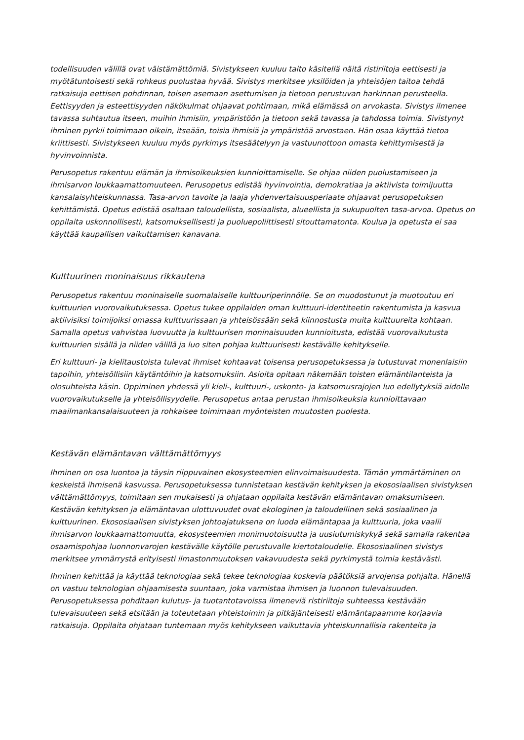todellisuuden välillä ovat väistämättömiä. Sivistykseen kuuluu taito käsitellä näitä ristiriitoja eettisesti ja myötätuntoisesti sekä rohkeus puolustaa hyvää. Sivistys merkitsee yksilöiden ja yhteisöjen taitoa tehdä ratkaisuja eettisen pohdinnan, toisen asemaan asettumisen ja tietoon perustuvan harkinnan perusteella. Eettisyyden ja esteettisyyden näkökulmat ohjaavat pohtimaan, mikä elämässä on arvokasta. Sivistys ilmenee tavassa suhtautua itseen, muihin ihmisiin, ympäristöön ja tietoon sekä tavassa ja tahdossa toimia. Sivistynyt ihminen pyrkii toimimaan oikein, itseään, toisia ihmisiä ja ympäristöä arvostaen. Hän osaa käyttää tietoa kriittisesti. Sivistykseen kuuluu myös pyrkimys itsesäätelyyn ja vastuunottoon omasta kehittymisestä ja hyvinvoinnista.
Perusopetus rakentuu elämän ja ihmisoikeuksien kunnioittamiselle. Se ohjaa niiden puolustamiseen ja ihmisarvon loukkaamattomuuteen. Perusopetus edistää hyvinvointia, demokratiaa ja aktiivista toimijuutta kansalaisyhteiskunnassa. Tasa-arvon tavoite ja laaja yhdenvertaisuusperiaate ohjaavat perusopetuksen kehittämistä. Opetus edistää osaltaan taloudellista, sosiaalista, alueellista ja sukupuolten tasa-arvoa. Opetus on oppilaita uskonnollisesti, katsomuksellisesti ja puoluepoliittisesti sitouttamatonta. Koulua ja opetusta ei saa käyttää kaupallisen vaikuttamisen kanavana.
Kulttuurinen moninaisuus rikkautena
Perusopetus rakentuu moninaiselle suomalaiselle kulttuuriperinnölle. Se on muodostunut ja muotoutuu eri kulttuurien vuorovaikutuksessa. Opetus tukee oppilaiden oman kulttuuri-identiteetin rakentumista ja kasvua aktiivisiksi toimijoiksi omassa kulttuurissaan ja yhteisössään sekä kiinnostusta muita kulttuureita kohtaan. Samalla opetus vahvistaa luovuutta ja kulttuurisen moninaisuuden kunnioitusta, edistää vuorovaikutusta kulttuurien sisällä ja niiden välillä ja luo siten pohjaa kulttuurisesti kestävälle kehitykselle.
Eri kulttuuri- ja kielitaustoista tulevat ihmiset kohtaavat toisensa perusopetuksessa ja tutustuvat monenlaisiin tapoihin, yhteisöllisiin käytäntöihin ja katsomuksiin. Asioita opitaan näkemään toisten elämäntilanteista ja olosuhteista käsin. Oppiminen yhdessä yli kieli-, kulttuuri-, uskonto- ja katsomusrajojen luo edellytyksiä aidolle vuorovaikutukselle ja yhteisöllisyydelle. Perusopetus antaa perustan ihmisoikeuksia kunnioittavaan maailmankansalaisuuteen ja rohkaisee toimimaan myönteisten muutosten puolesta.
Kestävän elämäntavan välttämättömyys
Ihminen on osa luontoa ja täysin riippuvainen ekosysteemien elinvoimaisuudesta. Tämän ymmärtäminen on keskeistä ihmisenä kasvussa. Perusopetuksessa tunnistetaan kestävän kehityksen ja ekososiaalisen sivistyksen välttämättömyys, toimitaan sen mukaisesti ja ohjataan oppilaita kestävän elämäntavan omaksumiseen. Kestävän kehityksen ja elämäntavan ulottuvuudet ovat ekologinen ja taloudellinen sekä sosiaalinen ja kulttuurinen. Ekososiaalisen sivistyksen johtoajatuksena on luoda elämäntapaa ja kulttuuria, joka vaalii ihmisarvon loukkaamattomuutta, ekosysteemien monimuotoisuutta ja uusiutumiskykyä sekä samalla rakentaa osaamispohjaa luonnonvarojen kestävälle käytölle perustuvalle kiertotaloudelle. Ekososiaalinen sivistys merkitsee ymmärrystä erityisesti ilmastonmuutoksen vakavuudesta sekä pyrkimystä toimia kestävästi.
Ihminen kehittää ja käyttää teknologiaa sekä tekee teknologiaa koskevia päätöksiä arvojensa pohjalta. Hänellä on vastuu teknologian ohjaamisesta suuntaan, joka varmistaa ihmisen ja luonnon tulevaisuuden. Perusopetuksessa pohditaan kulutus- ja tuotantotavoissa ilmeneviä ristiriitoja suhteessa kestävään tulevaisuuteen sekä etsitään ja toteutetaan yhteistoimin ja pitkäjänteisesti elämäntapaamme korjaavia ratkaisuja. Oppilaita ohjataan tuntemaan myös kehitykseen vaikuttavia yhteiskunnallisia rakenteita ja